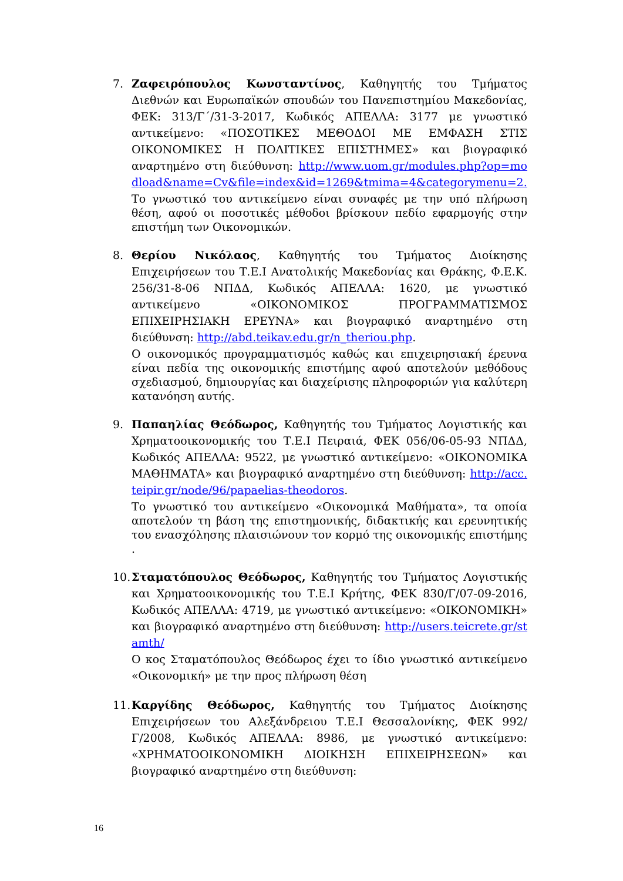7. Ζαφειρόπουλος Κωνσταντίνος, Καθηγητής του Τμήματος Διεθνών και Ευρωπαϊκών σπουδών του Πανεπιστημίου Μακεδονίας, ΦΕΚ: 313/Γ΄/31-3-2017, Κωδικός ΑΠΕΛΛΑ: 3177 με γνωστικό αντικείμενο: «ΠΟΣΟΤΙΚΕΣ ΜΕΘΟΔΟΙ ΜΕ ΕΜΦΑΣΗ ΣΤΙΣ ΟΙΚΟΝΟΜΙΚΕΣ Η ΠΟΛΙΤΙΚΕΣ ΕΠΙΣΤΗΜΕΣ» και βιογραφικό αναρτημένο στη διεύθυνση: http://www.uom.gr/modules.php?op=modload&name=Cv&file=index&id=1269&tmima=4&categorymenu=2.
Το γνωστικό του αντικείμενο είναι συναφές με την υπό πλήρωση θέση, αφού οι ποσοτικές μέθοδοι βρίσκουν πεδίο εφαρμογής στην επιστήμη των Οικονομικών.
8. Θερίου Νικόλαος, Καθηγητής του Τμήματος Διοίκησης Επιχειρήσεων του Τ.Ε.Ι Ανατολικής Μακεδονίας και Θράκης, Φ.Ε.Κ. 256/31-8-06 ΝΠΔΔ, Κωδικός ΑΠΕΛΛΑ: 1620, με γνωστικό αντικείμενο «ΟΙΚΟΝΟΜΙΚΟΣ ΠΡΟΓΡΑΜΜΑΤΙΣΜΟΣ ΕΠΙΧΕΙΡΗΣΙΑΚΗ ΕΡΕΥΝΑ» και βιογραφικό αναρτημένο στη διεύθυνση: http://abd.teikav.edu.gr/n_theriou.php.
Ο οικονομικός προγραμματισμός καθώς και επιχειρησιακή έρευνα είναι πεδία της οικονομικής επιστήμης αφού αποτελούν μεθόδους σχεδιασμού, δημιουργίας και διαχείρισης πληροφοριών για καλύτερη κατανόηση αυτής.
9. Παπαηλίας Θεόδωρος, Καθηγητής του Τμήματος Λογιστικής και Χρηματοοικονομικής του Τ.Ε.Ι Πειραιά, ΦΕΚ 056/06-05-93 ΝΠΔΔ, Κωδικός ΑΠΕΛΛΑ: 9522, με γνωστικό αντικείμενο: «ΟΙΚΟΝΟΜΙΚΑ ΜΑΘΗΜΑΤΑ» και βιογραφικό αναρτημένο στη διεύθυνση: http://acc.teipir.gr/node/96/papaelias-theodoros.
Το γνωστικό του αντικείμενο «Οικονομικά Μαθήματα», τα οποία αποτελούν τη βάση της επιστημονικής, διδακτικής και ερευνητικής του ενασχόλησης πλαισιώνουν τον κορμό της οικονομικής επιστήμης .
10.
Σταματόπουλος Θεόδωρος, Καθηγητής του Τμήματος Λογιστικής και Χρηματοοικονομικής του Τ.Ε.Ι Κρήτης, ΦΕΚ 830/Γ/07-09-2016, Κωδικός ΑΠΕΛΛΑ: 4719, με γνωστικό αντικείμενο: «ΟΙΚΟΝΟΜΙΚΗ» και βιογραφικό αναρτημένο στη διεύθυνση: http://users.teicrete.gr/stamth/
Ο κος Σταματόπουλος Θεόδωρος έχει το ίδιο γνωστικό αντικείμενο «Οικονομική» με την προς πλήρωση θέση
11.
Καργίδης Θεόδωρος, Καθηγητής του Τμήματος Διοίκησης Επιχειρήσεων του Αλεξάνδρειου Τ.Ε.Ι Θεσσαλονίκης, ΦΕΚ 992/Γ/2008, Κωδικός ΑΠΕΛΛΑ: 8986, με γνωστικό αντικείμενο: «ΧΡΗΜΑΤΟΟΙΚΟΝΟΜΙΚΗ ΔΙΟΙΚΗΣΗ ΕΠΙΧΕΙΡΗΣΕΩΝ» και βιογραφικό αναρτημένο στη διεύθυνση:
16